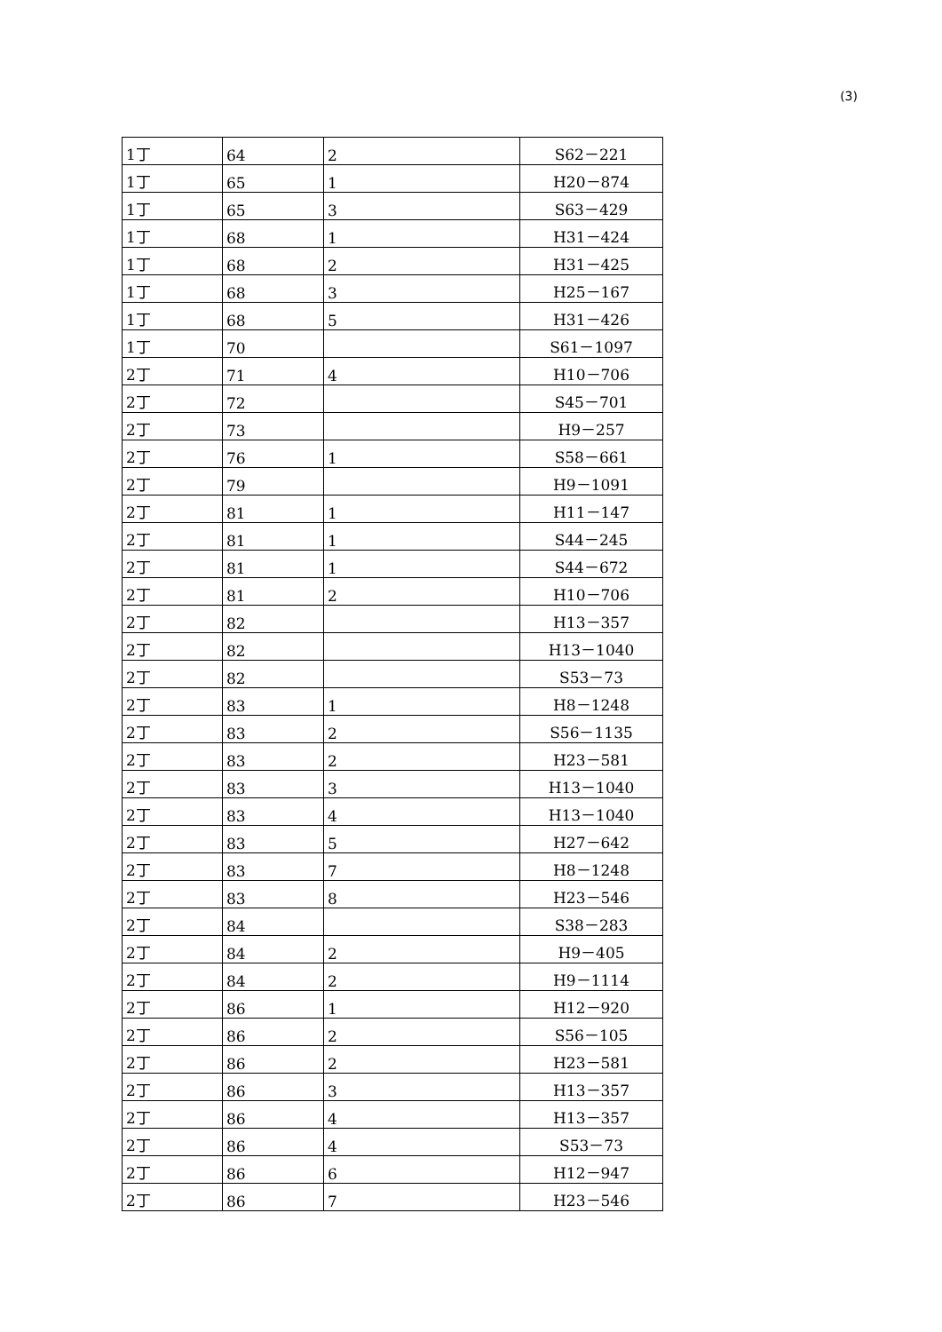(3)
| 1丁 | 64 | 2 | S62－221 |
| 1丁 | 65 | 1 | H20－874 |
| 1丁 | 65 | 3 | S63－429 |
| 1丁 | 68 | 1 | H31－424 |
| 1丁 | 68 | 2 | H31－425 |
| 1丁 | 68 | 3 | H25－167 |
| 1丁 | 68 | 5 | H31－426 |
| 1丁 | 70 | | S61－1097 |
| 2丁 | 71 | 4 | H10－706 |
| 2丁 | 72 | | S45－701 |
| 2丁 | 73 | | H9－257 |
| 2丁 | 76 | 1 | S58－661 |
| 2丁 | 79 | | H9－1091 |
| 2丁 | 81 | 1 | H11－147 |
| 2丁 | 81 | 1 | S44－245 |
| 2丁 | 81 | 1 | S44－672 |
| 2丁 | 81 | 2 | H10－706 |
| 2丁 | 82 | | H13－357 |
| 2丁 | 82 | | H13－1040 |
| 2丁 | 82 | | S53－73 |
| 2丁 | 83 | 1 | H8－1248 |
| 2丁 | 83 | 2 | S56－1135 |
| 2丁 | 83 | 2 | H23－581 |
| 2丁 | 83 | 3 | H13－1040 |
| 2丁 | 83 | 4 | H13－1040 |
| 2丁 | 83 | 5 | H27－642 |
| 2丁 | 83 | 7 | H8－1248 |
| 2丁 | 83 | 8 | H23－546 |
| 2丁 | 84 | | S38－283 |
| 2丁 | 84 | 2 | H9－405 |
| 2丁 | 84 | 2 | H9－1114 |
| 2丁 | 86 | 1 | H12－920 |
| 2丁 | 86 | 2 | S56－105 |
| 2丁 | 86 | 2 | H23－581 |
| 2丁 | 86 | 3 | H13－357 |
| 2丁 | 86 | 4 | H13－357 |
| 2丁 | 86 | 4 | S53－73 |
| 2丁 | 86 | 6 | H12－947 |
| 2丁 | 86 | 7 | H23－546 |